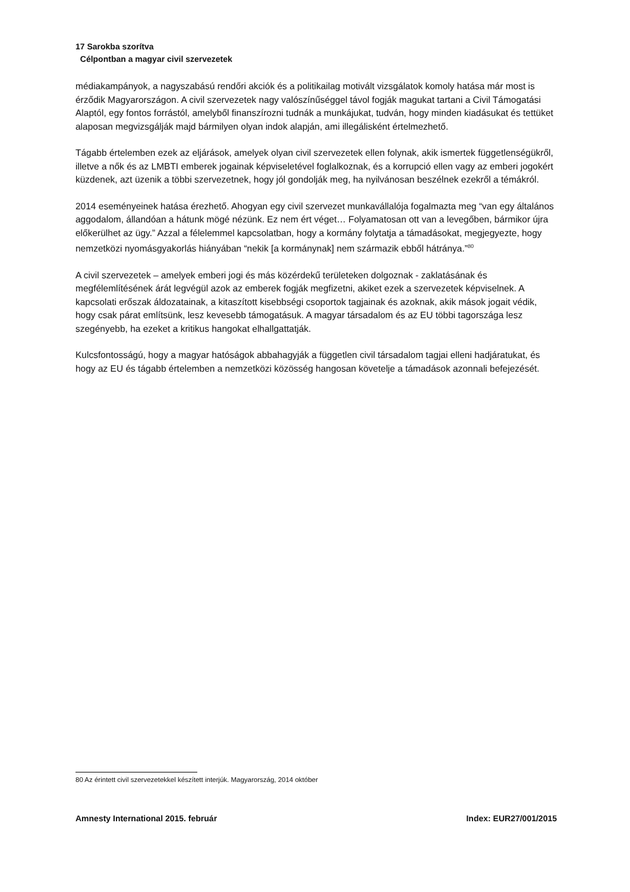17 Sarokba szorítva
Célpontban a magyar civil szervezetek
médiakampányok, a nagyszabású rendőri akciók és a politikailag motivált vizsgálatok komoly hatása már most is érződik Magyarországon. A civil szervezetek nagy valószínűséggel távol fogják magukat tartani a Civil Támogatási Alaptól, egy fontos forrástól, amelyből finanszírozni tudnák a munkájukat, tudván, hogy minden kiadásukat és tettüket alaposan megvizsgálják majd bármilyen olyan indok alapján, ami illegálisként értelmezhető.
Tágabb értelemben ezek az eljárások, amelyek olyan civil szervezetek ellen folynak, akik ismertek függetlenségükről, illetve a nők és az LMBTI emberek jogainak képviseletével foglalkoznak, és a korrupció ellen vagy az emberi jogokért küzdenek, azt üzenik a többi szervezetnek, hogy jól gondolják meg, ha nyilvánosan beszélnek ezekről a témákról.
2014 eseményeinek hatása érezhető. Ahogyan egy civil szervezet munkavállalója fogalmazta meg “van egy általános aggodalom, állandóan a hátunk mögé nézünk. Ez nem ért véget… Folyamatosan ott van a levegőben, bármikor újra előkerülhet az ügy.” Azzal a félelemmel kapcsolatban, hogy a kormány folytatja a támadásokat, megjegyezte, hogy nemzetközi nyomásgyakorlás hiányában “nekik [a kormánynak] nem származik ebből hátránya.”<sup>80</sup>
A civil szervezetek – amelyek emberi jogi és más közérdekű területeken dolgoznak - zaklatásának és megfélemlítésének árát legvégül azok az emberek fogják megfizetni, akiket ezek a szervezetek képviselnek. A kapcsolati erőszak áldozatainak, a kitaszított kisebbségi csoportok tagjainak és azoknak, akik mások jogait védik, hogy csak párat említsünk, lesz kevesebb támogatásuk. A magyar társadalom és az EU többi tagországa lesz szegényebb, ha ezeket a kritikus hangokat elhallgattatják.
Kulcsfontosságú, hogy a magyar hatóságok abbahagyják a független civil társadalom tagjai elleni hadjáratukat, és hogy az EU és tágabb értelemben a nemzetközi közösség hangosan követelje a támadások azonnali befejezését.
80 Az érintett civil szervezetekkel készített interjúk. Magyarország, 2014 október
Amnesty International 2015. február Index: EUR27/001/2015